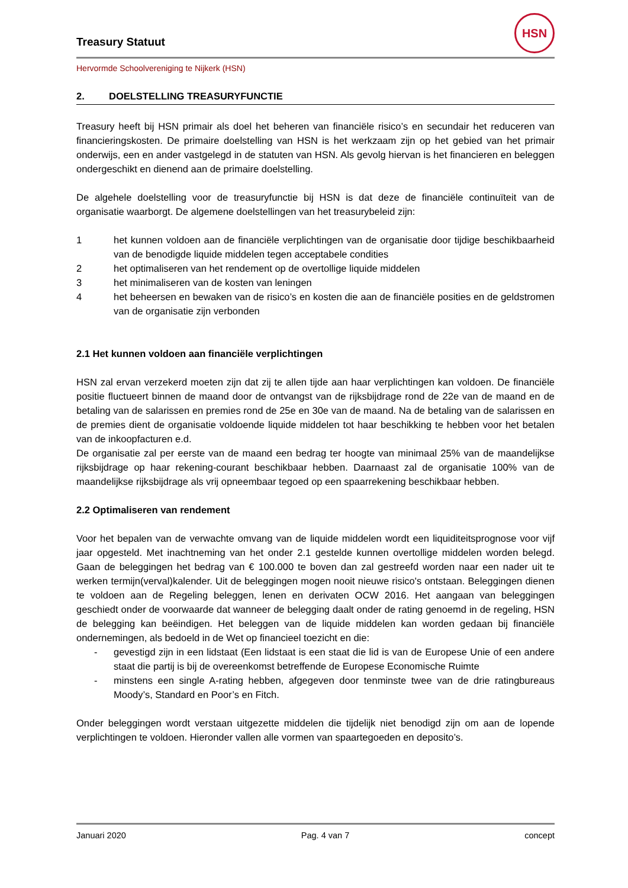HSN
Treasury Statuut
Hervormde Schoolvereniging te Nijkerk (HSN)
2. DOELSTELLING TREASURYFUNCTIE
Treasury heeft bij HSN primair als doel het beheren van financiële risico’s en secundair het reduceren van financieringskosten. De primaire doelstelling van HSN is het werkzaam zijn op het gebied van het primair onderwijs, een en ander vastgelegd in de statuten van HSN. Als gevolg hiervan is het financieren en beleggen ondergeschikt en dienend aan de primaire doelstelling.
De algehele doelstelling voor de treasuryfunctie bij HSN is dat deze de financiële continuïteit van de organisatie waarborgt. De algemene doelstellingen van het treasurybeleid zijn:
1 het kunnen voldoen aan de financiële verplichtingen van de organisatie door tijdige beschikbaarheid van de benodigde liquide middelen tegen acceptabele condities
2 het optimaliseren van het rendement op de overtollige liquide middelen
3 het minimaliseren van de kosten van leningen
4 het beheersen en bewaken van de risico’s en kosten die aan de financiële posities en de geldstromen van de organisatie zijn verbonden
2.1 Het kunnen voldoen aan financiële verplichtingen
HSN zal ervan verzekerd moeten zijn dat zij te allen tijde aan haar verplichtingen kan voldoen. De financiële positie fluctueert binnen de maand door de ontvangst van de rijksbijdrage rond de 22e van de maand en de betaling van de salarissen en premies rond de 25e en 30e van de maand. Na de betaling van de salarissen en de premies dient de organisatie voldoende liquide middelen tot haar beschikking te hebben voor het betalen van de inkoopfacturen e.d.
De organisatie zal per eerste van de maand een bedrag ter hoogte van minimaal 25% van de maandelijkse rijksbijdrage op haar rekening-courant beschikbaar hebben. Daarnaast zal de organisatie 100% van de maandelijkse rijksbijdrage als vrij opneembaar tegoed op een spaarrekening beschikbaar hebben.
2.2 Optimaliseren van rendement
Voor het bepalen van de verwachte omvang van de liquide middelen wordt een liquiditeitsprognose voor vijf jaar opgesteld. Met inachtneming van het onder 2.1 gestelde kunnen overtollige middelen worden belegd. Gaan de beleggingen het bedrag van € 100.000 te boven dan zal gestreefd worden naar een nader uit te werken termijn(verval)kalender. Uit de beleggingen mogen nooit nieuwe risico's ontstaan. Beleggingen dienen te voldoen aan de Regeling beleggen, lenen en derivaten OCW 2016. Het aangaan van beleggingen geschiedt onder de voorwaarde dat wanneer de belegging daalt onder de rating genoemd in de regeling, HSN de belegging kan beëindigen. Het beleggen van de liquide middelen kan worden gedaan bij financiële ondernemingen, als bedoeld in de Wet op financieel toezicht en die:
- gevestigd zijn in een lidstaat (Een lidstaat is een staat die lid is van de Europese Unie of een andere staat die partij is bij de overeenkomst betreffende de Europese Economische Ruimte
- minstens een single A-rating hebben, afgegeven door tenminste twee van de drie ratingbureaus Moody’s, Standard en Poor’s en Fitch.
Onder beleggingen wordt verstaan uitgezette middelen die tijdelijk niet benodigd zijn om aan de lopende verplichtingen te voldoen. Hieronder vallen alle vormen van spaartegoeden en deposito’s.
Januari 2020 Pag. 4 van 7 concept